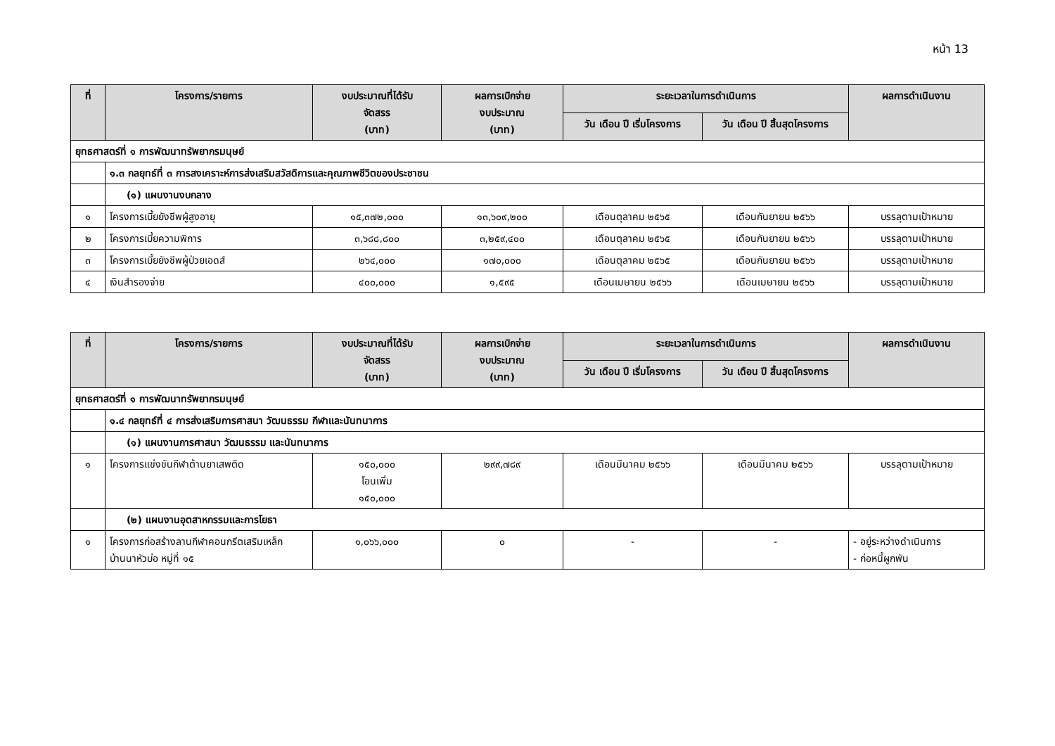หน้า 13
| ที่ | โครงการ/รายการ | งบประมาณที่ได้รับ จัดสรร (บาท) | ผลการเบิกจ่าย งบประมาณ (บาท) | ระยะเวลาในการดำเนินการ | | ผลการดำเนินงาน |
| --- | --- | --- | --- | --- | --- | --- |
| | | | | วัน เดือน ปี เริ่มโครงการ | วัน เดือน ปี สิ้นสุดโครงการ | |
| ยุทธศาสตร์ที่ ๑ การพัฒนาทรัพยากรมนุษย์ | | | | | | |
| | ๑.๓ กลยุทธ์ที่ ๓ การสงเคราะห์การส่งเสริมสวัสดิการและคุณภาพชีวิตของประชาชน | | | | | |
| | (๑) แผนงานงบกลาง | | | | | |
| ๑ | โครงการเบี้ยยังชีพผู้สูงอายุ | ๑๕,๓๗๒,๐๐๐ | ๑๓,๖๐๙,๒๐๐ | เดือนตุลาคม ๒๕๖๕ | เดือนกันยายน ๒๕๖๖ | บรรลุตามเป้าหมาย |
| ๒ | โครงการเบี้ยความพิการ | ๓,๖๘๘,๘๐๐ | ๓,๒๕๙,๔๐๐ | เดือนตุลาคม ๒๕๖๕ | เดือนกันยายน ๒๕๖๖ | บรรลุตามเป้าหมาย |
| ๓ | โครงการเบี้ยยังชีพผู้ป่วยเอดส์ | ๒๖๔,๐๐๐ | ๑๗๐,๐๐๐ | เดือนตุลาคม ๒๕๖๕ | เดือนกันยายน ๒๕๖๖ | บรรลุตามเป้าหมาย |
| ๔ | เงินสำรองจ่าย | ๔๐๐,๐๐๐ | ๑,๕๙๕ | เดือนเมษายน ๒๕๖๖ | เดือนเมษายน ๒๕๖๖ | บรรลุตามเป้าหมาย |
| ที่ | โครงการ/รายการ | งบประมาณที่ได้รับ จัดสรร (บาท) | ผลการเบิกจ่าย งบประมาณ (บาท) | ระยะเวลาในการดำเนินการ | | ผลการดำเนินงาน |
| --- | --- | --- | --- | --- | --- | --- |
| | | | | วัน เดือน ปี เริ่มโครงการ | วัน เดือน ปี สิ้นสุดโครงการ | |
| ยุทธศาสตร์ที่ ๑ การพัฒนาทรัพยากรมนุษย์ | | | | | | |
| | ๑.๔ กลยุทธ์ที่ ๔ การส่งเสริมการศาสนา วัฒนธรรม กีฬาและนันทนาการ | | | | | |
| | (๑) แผนงานการศาสนา วัฒนธรรม และนันทนาการ | | | | | |
| ๑ | โครงการแข่งขันกีฬาต้านยาเสพติด | ๑๕๐,๐๐๐ โอนเพิ่ม ๑๕๐,๐๐๐ | ๒๙๙,๗๘๙ | เดือนมีนาคม ๒๕๖๖ | เดือนมีนาคม ๒๕๖๖ | บรรลุตามเป้าหมาย |
| | (๒) แผนงานอุตสาหกรรมและการโยธา | | | | | |
| ๑ | โครงการก่อสร้างลานกีฬาคอนกรีตเสริมเหล็ก บ้านนาหัวบ่อ หมู่ที่ ๑๕ | ๑,๐๖๖,๐๐๐ | ๐ | - | - | - อยู่ระหว่างดำเนินการ - ก่อหนี้ผูกพัน |